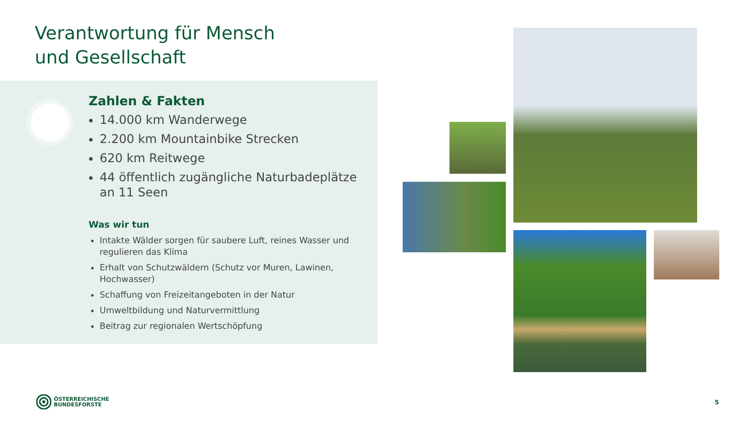Verantwortung für Mensch
und Gesellschaft
Zahlen & Fakten
14.000 km Wanderwege
2.200 km Mountainbike Strecken
620 km Reitwege
44 öffentlich zugängliche Naturbadeplätze an 11 Seen
Was wir tun
Intakte Wälder sorgen für saubere Luft, reines Wasser und regulieren das Klima
Erhalt von Schutzwäldern (Schutz vor Muren, Lawinen, Hochwasser)
Schaffung von Freizeitangeboten in der Natur
Umweltbildung und Naturvermittlung
Beitrag zur regionalen Wertschöpfung
ÖSTERREICHISCHE
BUNDESFORSTE
5